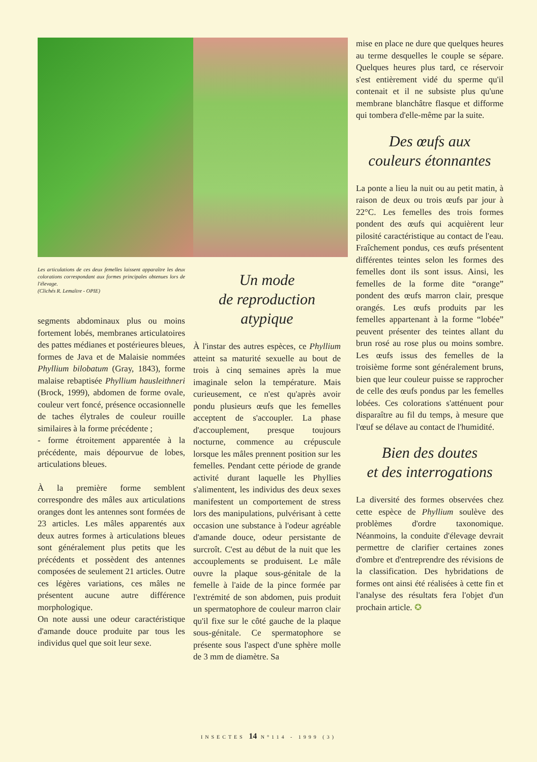Les articulations de ces deux femelles laissent apparaître les deux colorations correspondant aux formes principales obtenues lors de l'élevage.
(Clichés R. Lemaître - OPIE)
segments abdominaux plus ou moins fortement lobés, membranes articulatoires des pattes médianes et postérieures bleues, formes de Java et de Malaisie nommées Phyllium bilobatum (Gray, 1843), forme malaise rebaptisée Phyllium hausleithneri (Brock, 1999), abdomen de forme ovale, couleur vert foncé, présence occasionnelle de taches élytrales de couleur rouille similaires à la forme précédente ;
- forme étroitement apparentée à la précédente, mais dépourvue de lobes, articulations bleues.
À la première forme semblent correspondre des mâles aux articulations oranges dont les antennes sont formées de 23 articles. Les mâles apparentés aux deux autres formes à articulations bleues sont généralement plus petits que les précédents et possèdent des antennes composées de seulement 21 articles. Outre ces légères variations, ces mâles ne présentent aucune autre différence morphologique.
On note aussi une odeur caractéristique d'amande douce produite par tous les individus quel que soit leur sexe.
Un mode
de reproduction
atypique
À l'instar des autres espèces, ce Phyllium atteint sa maturité sexuelle au bout de trois à cinq semaines après la mue imaginale selon la température. Mais curieusement, ce n'est qu'après avoir pondu plusieurs œufs que les femelles acceptent de s'accoupler. La phase d'accouplement, presque toujours nocturne, commence au crépuscule lorsque les mâles prennent position sur les femelles. Pendant cette période de grande activité durant laquelle les Phyllies s'alimentent, les individus des deux sexes manifestent un comportement de stress lors des manipulations, pulvérisant à cette occasion une substance à l'odeur agréable d'amande douce, odeur persistante de surcroît. C'est au début de la nuit que les accouplements se produisent. Le mâle ouvre la plaque sous-génitale de la femelle à l'aide de la pince formée par l'extrémité de son abdomen, puis produit un spermatophore de couleur marron clair qu'il fixe sur le côté gauche de la plaque sous-génitale. Ce spermatophore se présente sous l'aspect d'une sphère molle de 3 mm de diamètre. Sa
mise en place ne dure que quelques heures au terme desquelles le couple se sépare. Quelques heures plus tard, ce réservoir s'est entièrement vidé du sperme qu'il contenait et il ne subsiste plus qu'une membrane blanchâtre flasque et difforme qui tombera d'elle-même par la suite.
Des œufs aux
couleurs étonnantes
La ponte a lieu la nuit ou au petit matin, à raison de deux ou trois œufs par jour à 22°C. Les femelles des trois formes pondent des œufs qui acquièrent leur pilosité caractéristique au contact de l'eau. Fraîchement pondus, ces œufs présentent différentes teintes selon les formes des femelles dont ils sont issus. Ainsi, les femelles de la forme dite “orange” pondent des œufs marron clair, presque orangés. Les œufs produits par les femelles appartenant à la forme “lobée” peuvent présenter des teintes allant du brun rosé au rose plus ou moins sombre. Les œufs issus des femelles de la troisième forme sont généralement bruns, bien que leur couleur puisse se rapprocher de celle des œufs pondus par les femelles lobées. Ces colorations s'atténuent pour disparaître au fil du temps, à mesure que l'œuf se délave au contact de l'humidité.
Bien des doutes
et des interrogations
La diversité des formes observées chez cette espèce de Phyllium soulève des problèmes d'ordre taxonomique. Néanmoins, la conduite d'élevage devrait permettre de clarifier certaines zones d'ombre et d'entreprendre des révisions de la classification. Des hybridations de formes ont ainsi été réalisées à cette fin et l'analyse des résultats fera l'objet d'un prochain article. ✪
INSECTES 14 N°114 - 1999 (3)